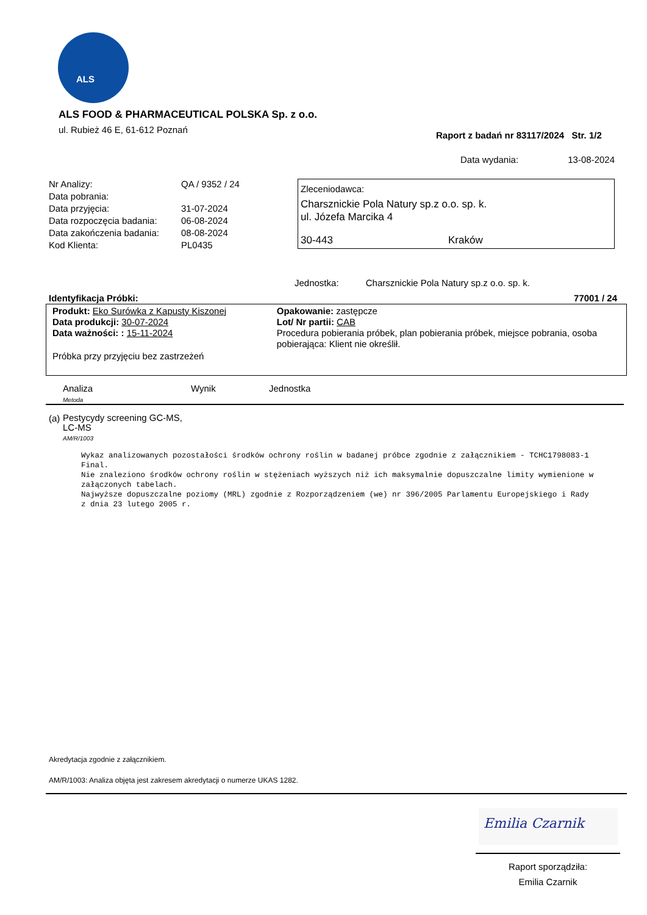ALS
ALS FOOD & PHARMACEUTICAL POLSKA Sp. z o.o.
ul. Rubież 46 E, 61-612 Poznań
Raport z badań nr 83117/2024 Str. 1/2
Data wydania: 13-08-2024
| Nr Analizy: | QA / 9352 / 24 |
| Data pobrania: | |
| Data przyjęcia: | 31-07-2024 |
| Data rozpoczęcia badania: | 06-08-2024 |
| Data zakończenia badania: | 08-08-2024 |
| Kod Klienta: | PL0435 |
Zleceniodawca:
Charsznickie Pola Natury sp.z o.o. sp. k.
ul. Józefa Marcika 4
30-443 Kraków
Jednostka: Charsznickie Pola Natury sp.z o.o. sp. k.
Identyfikacja Próbki: 77001 / 24
Produkt: Eko Surówka z Kapusty Kiszonej
Data produkcji: 30-07-2024
Data ważności: : 15-11-2024
Opakowanie: zastępcze
Lot/ Nr partii: CAB
Procedura pobierania próbek, plan pobierania próbek, miejsce pobrania, osoba pobierająca: Klient nie określił.
Próbka przy przyjęciu bez zastrzeżeń
| Analiza Metoda | Wynik | Jednostka |
(a) Pestycydy screening GC-MS,
LC-MS
AM/R/1003
Wykaz analizowanych pozostałości środków ochrony roślin w badanej próbce zgodnie z załącznikiem - TCHC1798083-1 Final.
Nie znaleziono środków ochrony roślin w stężeniach wyższych niż ich maksymalnie dopuszczalne limity wymienione w załączonych tabelach.
Najwyższe dopuszczalne poziomy (MRL) zgodnie z Rozporządzeniem (we) nr 396/2005 Parlamentu Europejskiego i Rady z dnia 23 lutego 2005 r.
Akredytacja zgodnie z załącznikiem.
AM/R/1003: Analiza objęta jest zakresem akredytacji o numerze UKAS 1282.
Emilia Czarnik
Raport sporządziła:
Emilia Czarnik